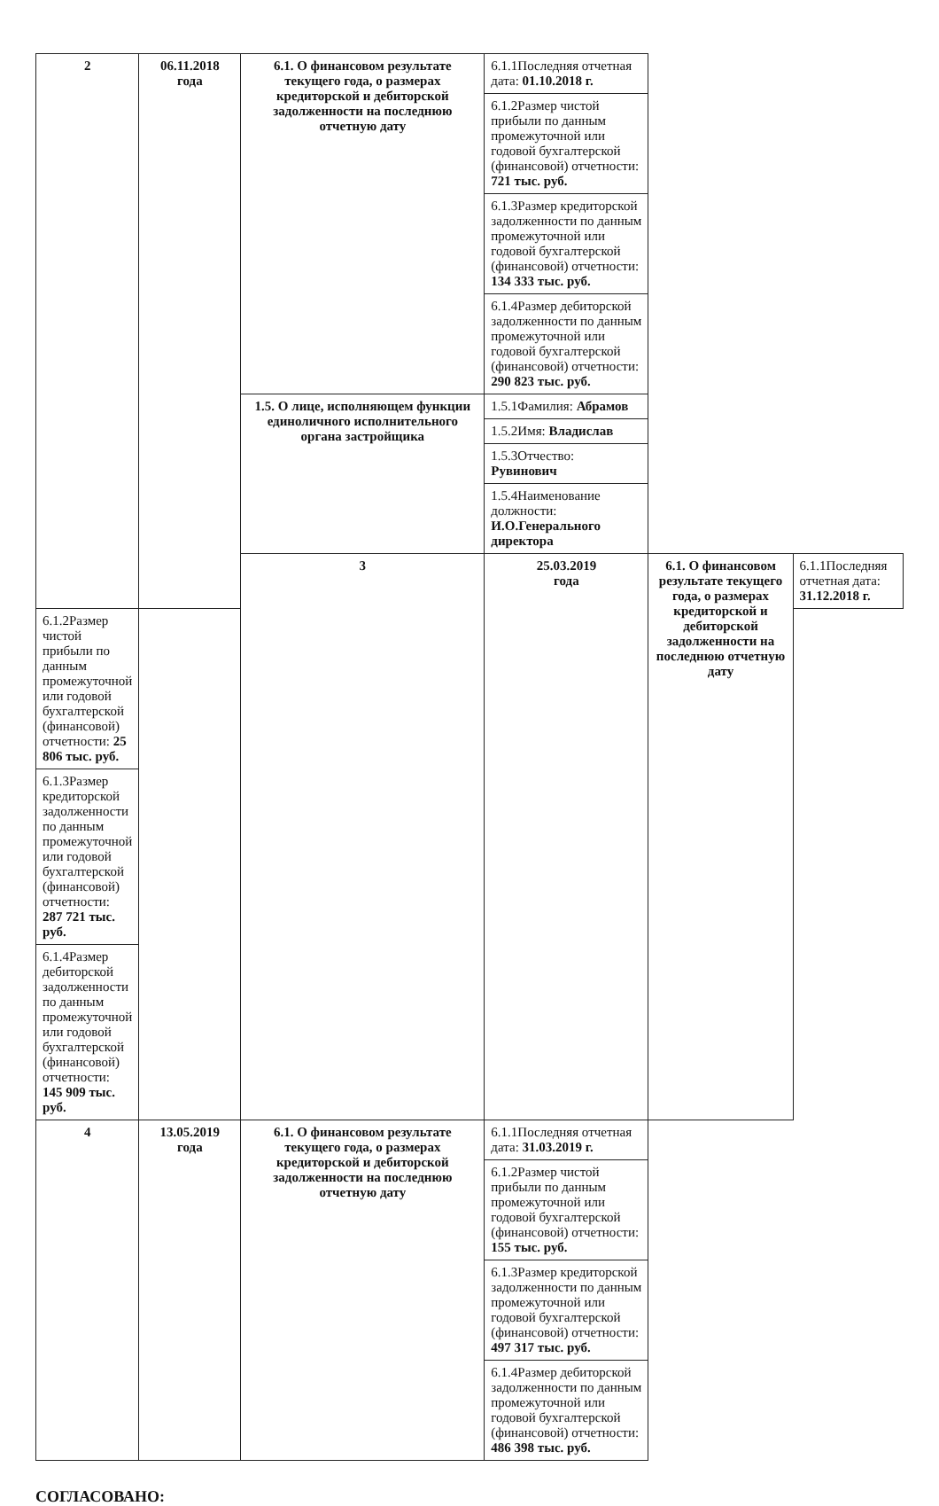| 2 | 06.11.2018 года | 6.1. О финансовом результате текущего года, о размерах кредиторской и дебиторской задолженности на последнюю отчетную дату | 6.1.1Последняя отчетная дата: 01.10.2018 г. | | |
| | | | 6.1.2Размер чистой прибыли по данным промежуточной или годовой бухгалтерской (финансовой) отчетности: 721 тыс. руб. | | |
| | | | 6.1.3Размер кредиторской задолженности по данным промежуточной или годовой бухгалтерской (финансовой) отчетности: 134 333 тыс. руб. | | |
| | | | 6.1.4Размер дебиторской задолженности по данным промежуточной или годовой бухгалтерской (финансовой) отчетности: 290 823 тыс. руб. | | |
| | | 1.5. О лице, исполняющем функции единоличного исполнительного органа застройщика | 1.5.1Фамилия: Абрамов | | |
| | | | 1.5.2Имя: Владислав | | |
| | | | 1.5.3Отчество: Рувинович | | |
| | | | 1.5.4Наименование должности: И.О.Генерального директора | | |
| | | 3 | 25.03.2019 года | 6.1. О финансовом результате текущего года, о размерах кредиторской и дебиторской задолженности на последнюю отчетную дату | 6.1.1Последняя отчетная дата: 31.12.2018 г. |
| 6.1.2Размер чистой прибыли по данным промежуточной или годовой бухгалтерской (финансовой) отчетности: 25 806 тыс. руб. | | | | | |
| 6.1.3Размер кредиторской задолженности по данным промежуточной или годовой бухгалтерской (финансовой) отчетности: 287 721 тыс. руб. | | | | | |
| 6.1.4Размер дебиторской задолженности по данным промежуточной или годовой бухгалтерской (финансовой) отчетности: 145 909 тыс. руб. | | | | | |
| 4 | 13.05.2019 года | 6.1. О финансовом результате текущего года, о размерах кредиторской и дебиторской задолженности на последнюю отчетную дату | 6.1.1Последняя отчетная дата: 31.03.2019 г. | | |
| | | | 6.1.2Размер чистой прибыли по данным промежуточной или годовой бухгалтерской (финансовой) отчетности: 155 тыс. руб. | | |
| | | | 6.1.3Размер кредиторской задолженности по данным промежуточной или годовой бухгалтерской (финансовой) отчетности: 497 317 тыс. руб. | | |
| | | | 6.1.4Размер дебиторской задолженности по данным промежуточной или годовой бухгалтерской (финансовой) отчетности: 486 398 тыс. руб. | | |
СОГЛАСОВАНО: